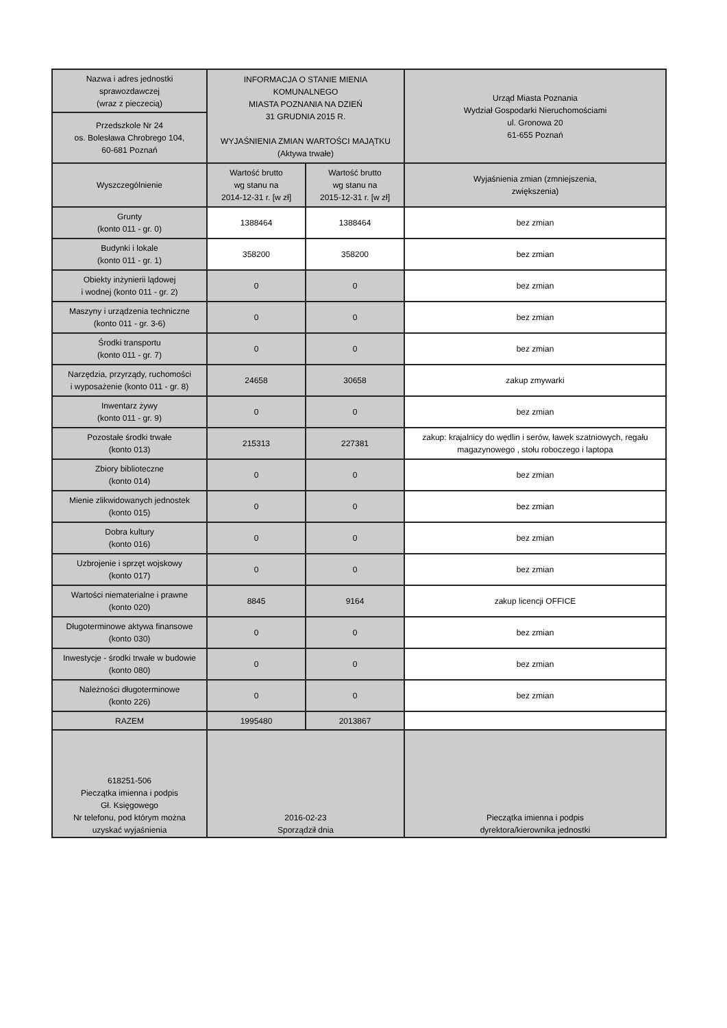| Nazwa i adres jednostki sprawozdawczej (wraz z pieczecią) | INFORMACJA O STANIE MIENIA KOMUNALNEGO MIASTA POZNANIA NA DZIEŃ 31 GRUDNIA 2015 R. WYJAŚNIENIA ZMIAN WARTOŚCI MAJĄTKU (Aktywa trwałe) | | Urząd Miasta Poznania Wydział Gospodarki Nieruchomościami ul. Gronowa 20 61-655 Poznań |
| Przedszkole Nr 24 os. Bolesława Chrobrego 104, 60-681 Poznań | | | |
| Wyszczególnienie | Wartość brutto wg stanu na 2014-12-31 r. [w zł] | Wartość brutto wg stanu na 2015-12-31 r. [w zł] | Wyjaśnienia zmian (zmniejszenia, zwiększenia) |
| Grunty (konto 011 - gr. 0) | 1388464 | 1388464 | bez zmian |
| Budynki i lokale (konto 011 - gr. 1) | 358200 | 358200 | bez zmian |
| Obiekty inżynierii lądowej i wodnej (konto 011 - gr. 2) | 0 | 0 | bez zmian |
| Maszyny i urządzenia techniczne (konto 011 - gr. 3-6) | 0 | 0 | bez zmian |
| Środki transportu (konto 011 - gr. 7) | 0 | 0 | bez zmian |
| Narzędzia, przyrządy, ruchomości i wyposażenie (konto 011 - gr. 8) | 24658 | 30658 | zakup zmywarki |
| Inwentarz żywy (konto 011 - gr. 9) | 0 | 0 | bez zmian |
| Pozostałe środki trwałe (konto 013) | 215313 | 227381 | zakup: krajalnicy do wędlin i serów, ławek szatniowych, regału magazynowego , stołu roboczego i laptopa |
| Zbiory biblioteczne (konto 014) | 0 | 0 | bez zmian |
| Mienie zlikwidowanych jednostek (konto 015) | 0 | 0 | bez zmian |
| Dobra kultury (konto 016) | 0 | 0 | bez zmian |
| Uzbrojenie i sprzęt wojskowy (konto 017) | 0 | 0 | bez zmian |
| Wartości niematerialne i prawne (konto 020) | 8845 | 9164 | zakup licencji OFFICE |
| Długoterminowe aktywa finansowe (konto 030) | 0 | 0 | bez zmian |
| Inwestycje - środki trwałe w budowie (konto 080) | 0 | 0 | bez zmian |
| Należności długoterminowe (konto 226) | 0 | 0 | bez zmian |
| RAZEM | 1995480 | 2013867 | |
| 618251-506 Pieczątka imienna i podpis Gł. Księgowego Nr telefonu, pod którym można uzyskać wyjaśnienia | 2016-02-23 Sporządził dnia | | Pieczątka imienna i podpis dyrektora/kierownika jednostki |